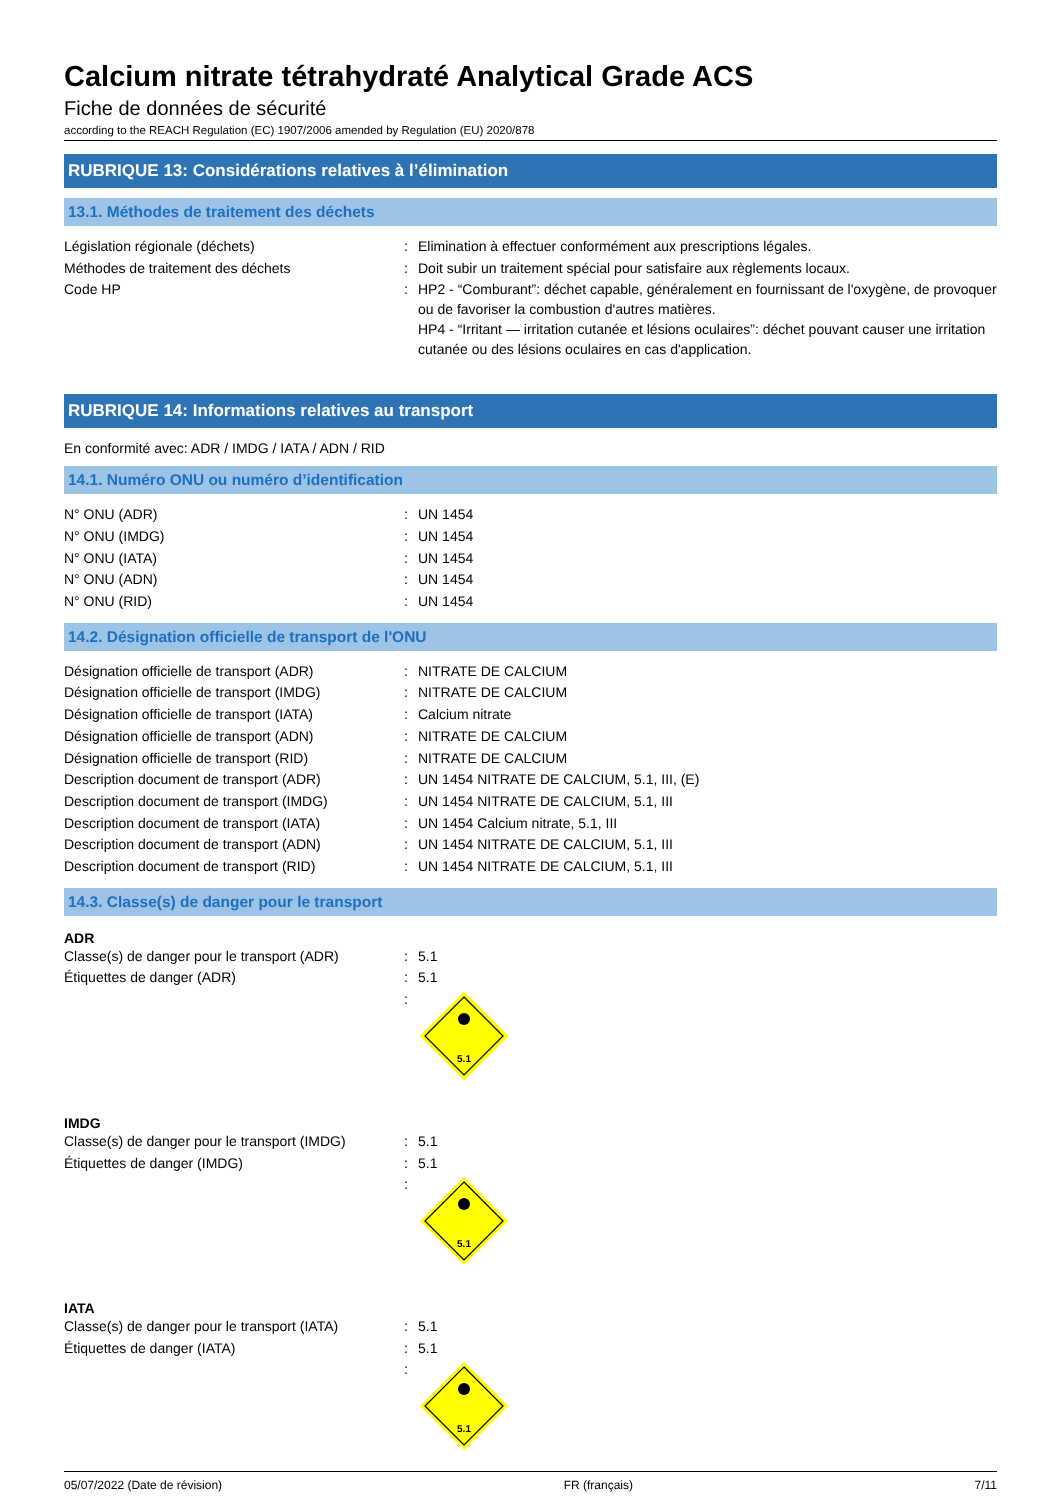Calcium nitrate tétrahydraté Analytical Grade ACS
Fiche de données de sécurité
according to the REACH Regulation (EC) 1907/2006 amended by Regulation (EU) 2020/878
RUBRIQUE 13: Considérations relatives à l’élimination
13.1. Méthodes de traitement des déchets
| Législation régionale (déchets) | : | Elimination à effectuer conformément aux prescriptions légales. |
| Méthodes de traitement des déchets | : | Doit subir un traitement spécial pour satisfaire aux règlements locaux. |
| Code HP | : | HP2 - “Comburant”: déchet capable, généralement en fournissant de l'oxygène, de provoquer ou de favoriser la combustion d'autres matières. HP4 - “Irritant — irritation cutanée et lésions oculaires”: déchet pouvant causer une irritation cutanée ou des lésions oculaires en cas d'application. |
RUBRIQUE 14: Informations relatives au transport
En conformité avec: ADR / IMDG / IATA / ADN / RID
14.1. Numéro ONU ou numéro d’identification
| N° ONU (ADR) | : | UN 1454 |
| N° ONU (IMDG) | : | UN 1454 |
| N° ONU (IATA) | : | UN 1454 |
| N° ONU (ADN) | : | UN 1454 |
| N° ONU (RID) | : | UN 1454 |
14.2. Désignation officielle de transport de l'ONU
| Désignation officielle de transport (ADR) | : | NITRATE DE CALCIUM |
| Désignation officielle de transport (IMDG) | : | NITRATE DE CALCIUM |
| Désignation officielle de transport (IATA) | : | Calcium nitrate |
| Désignation officielle de transport (ADN) | : | NITRATE DE CALCIUM |
| Désignation officielle de transport (RID) | : | NITRATE DE CALCIUM |
| Description document de transport (ADR) | : | UN 1454 NITRATE DE CALCIUM, 5.1, III, (E) |
| Description document de transport (IMDG) | : | UN 1454 NITRATE DE CALCIUM, 5.1, III |
| Description document de transport (IATA) | : | UN 1454 Calcium nitrate, 5.1, III |
| Description document de transport (ADN) | : | UN 1454 NITRATE DE CALCIUM, 5.1, III |
| Description document de transport (RID) | : | UN 1454 NITRATE DE CALCIUM, 5.1, III |
14.3. Classe(s) de danger pour le transport
ADR
| Classe(s) de danger pour le transport (ADR) | : | 5.1 |
| Étiquettes de danger (ADR) | : | 5.1 |
| | : | 5.1 |
IMDG
| Classe(s) de danger pour le transport (IMDG) | : | 5.1 |
| Étiquettes de danger (IMDG) | : | 5.1 |
| | : | 5.1 |
IATA
| Classe(s) de danger pour le transport (IATA) | : | 5.1 |
| Étiquettes de danger (IATA) | : | 5.1 |
| | : | 5.1 |
05/07/2022 (Date de révision) FR (français) 7/11